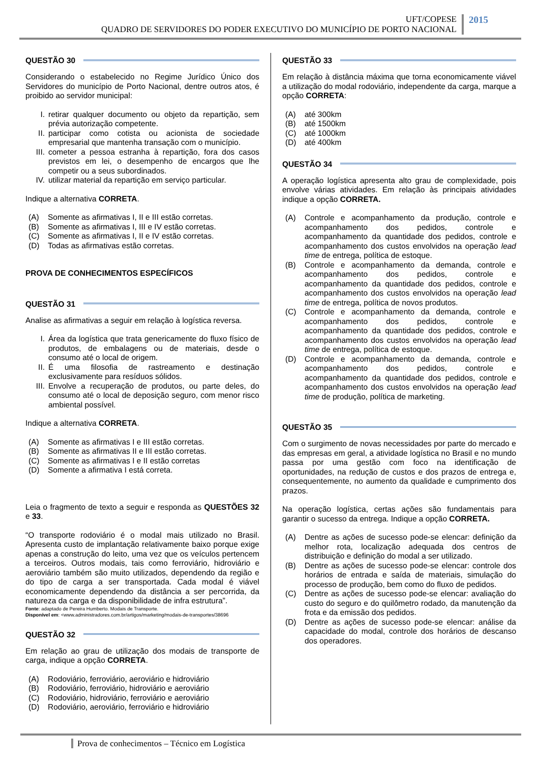UFT/COPESE
QUADRO DE SERVIDORES DO PODER EXECUTIVO DO MUNICÍPIO DE PORTO NACIONAL
2015
QUESTÃO 30
Considerando o estabelecido no Regime Jurídico Único dos Servidores do município de Porto Nacional, dentre outros atos, é proibido ao servidor municipal:
I. retirar qualquer documento ou objeto da repartição, sem prévia autorização competente.
II. participar como cotista ou acionista de sociedade empresarial que mantenha transação com o município.
III. cometer a pessoa estranha à repartição, fora dos casos previstos em lei, o desempenho de encargos que lhe competir ou a seus subordinados.
IV. utilizar material da repartição em serviço particular.
Indique a alternativa CORRETA.
(A) Somente as afirmativas I, II e III estão corretas.
(B) Somente as afirmativas I, III e IV estão corretas.
(C) Somente as afirmativas I, II e IV estão corretas.
(D) Todas as afirmativas estão corretas.
PROVA DE CONHECIMENTOS ESPECÍFICOS
QUESTÃO 31
Analise as afirmativas a seguir em relação à logística reversa.
I. Área da logística que trata genericamente do fluxo físico de produtos, de embalagens ou de materiais, desde o consumo até o local de origem.
II. É uma filosofia de rastreamento e destinação exclusivamente para resíduos sólidos.
III. Envolve a recuperação de produtos, ou parte deles, do consumo até o local de deposição seguro, com menor risco ambiental possível.
Indique a alternativa CORRETA.
(A) Somente as afirmativas I e III estão corretas.
(B) Somente as afirmativas II e III estão corretas.
(C) Somente as afirmativas I e II estão corretas
(D) Somente a afirmativa I está correta.
Leia o fragmento de texto a seguir e responda as QUESTÕES 32 e 33.
“O transporte rodoviário é o modal mais utilizado no Brasil. Apresenta custo de implantação relativamente baixo porque exige apenas a construção do leito, uma vez que os veículos pertencem a terceiros. Outros modais, tais como ferroviário, hidroviário e aeroviário também são muito utilizados, dependendo da região e do tipo de carga a ser transportada. Cada modal é viável economicamente dependendo da distância a ser percorrida, da natureza da carga e da disponibilidade de infra estrutura”.
Fonte: adaptado de Pereira Humberto. Modais de Transporte.
Disponível em: <www.administradores.com.br/artigos/marketing/modais-de-transportes/38696
QUESTÃO 32
Em relação ao grau de utilização dos modais de transporte de carga, indique a opção CORRETA.
(A) Rodoviário, ferroviário, aeroviário e hidroviário
(B) Rodoviário, ferroviário, hidroviário e aeroviário
(C) Rodoviário, hidroviário, ferroviário e aeroviário
(D) Rodoviário, aeroviário, ferroviário e hidroviário
QUESTÃO 33
Em relação à distância máxima que torna economicamente viável a utilização do modal rodoviário, independente da carga, marque a opção CORRETA:
(A) até 300km
(B) até 1500km
(C) até 1000km
(D) até 400km
QUESTÃO 34
A operação logística apresenta alto grau de complexidade, pois envolve várias atividades. Em relação às principais atividades indique a opção CORRETA.
(A) Controle e acompanhamento da produção, controle e acompanhamento dos pedidos, controle e acompanhamento da quantidade dos pedidos, controle e acompanhamento dos custos envolvidos na operação lead time de entrega, política de estoque.
(B) Controle e acompanhamento da demanda, controle e acompanhamento dos pedidos, controle e acompanhamento da quantidade dos pedidos, controle e acompanhamento dos custos envolvidos na operação lead time de entrega, política de novos produtos.
(C) Controle e acompanhamento da demanda, controle e acompanhamento dos pedidos, controle e acompanhamento da quantidade dos pedidos, controle e acompanhamento dos custos envolvidos na operação lead time de entrega, política de estoque.
(D) Controle e acompanhamento da demanda, controle e acompanhamento dos pedidos, controle e acompanhamento da quantidade dos pedidos, controle e acompanhamento dos custos envolvidos na operação lead time de produção, política de marketing.
QUESTÃO 35
Com o surgimento de novas necessidades por parte do mercado e das empresas em geral, a atividade logística no Brasil e no mundo passa por uma gestão com foco na identificação de oportunidades, na redução de custos e dos prazos de entrega e, consequentemente, no aumento da qualidade e cumprimento dos prazos.
Na operação logística, certas ações são fundamentais para garantir o sucesso da entrega. Indique a opção CORRETA.
(A) Dentre as ações de sucesso pode-se elencar: definição da melhor rota, localização adequada dos centros de distribuição e definição do modal a ser utilizado.
(B) Dentre as ações de sucesso pode-se elencar: controle dos horários de entrada e saída de materiais, simulação do processo de produção, bem como do fluxo de pedidos.
(C) Dentre as ações de sucesso pode-se elencar: avaliação do custo do seguro e do quilômetro rodado, da manutenção da frota e da emissão dos pedidos.
(D) Dentre as ações de sucesso pode-se elencar: análise da capacidade do modal, controle dos horários de descanso dos operadores.
Prova de conhecimentos – Técnico em Logística